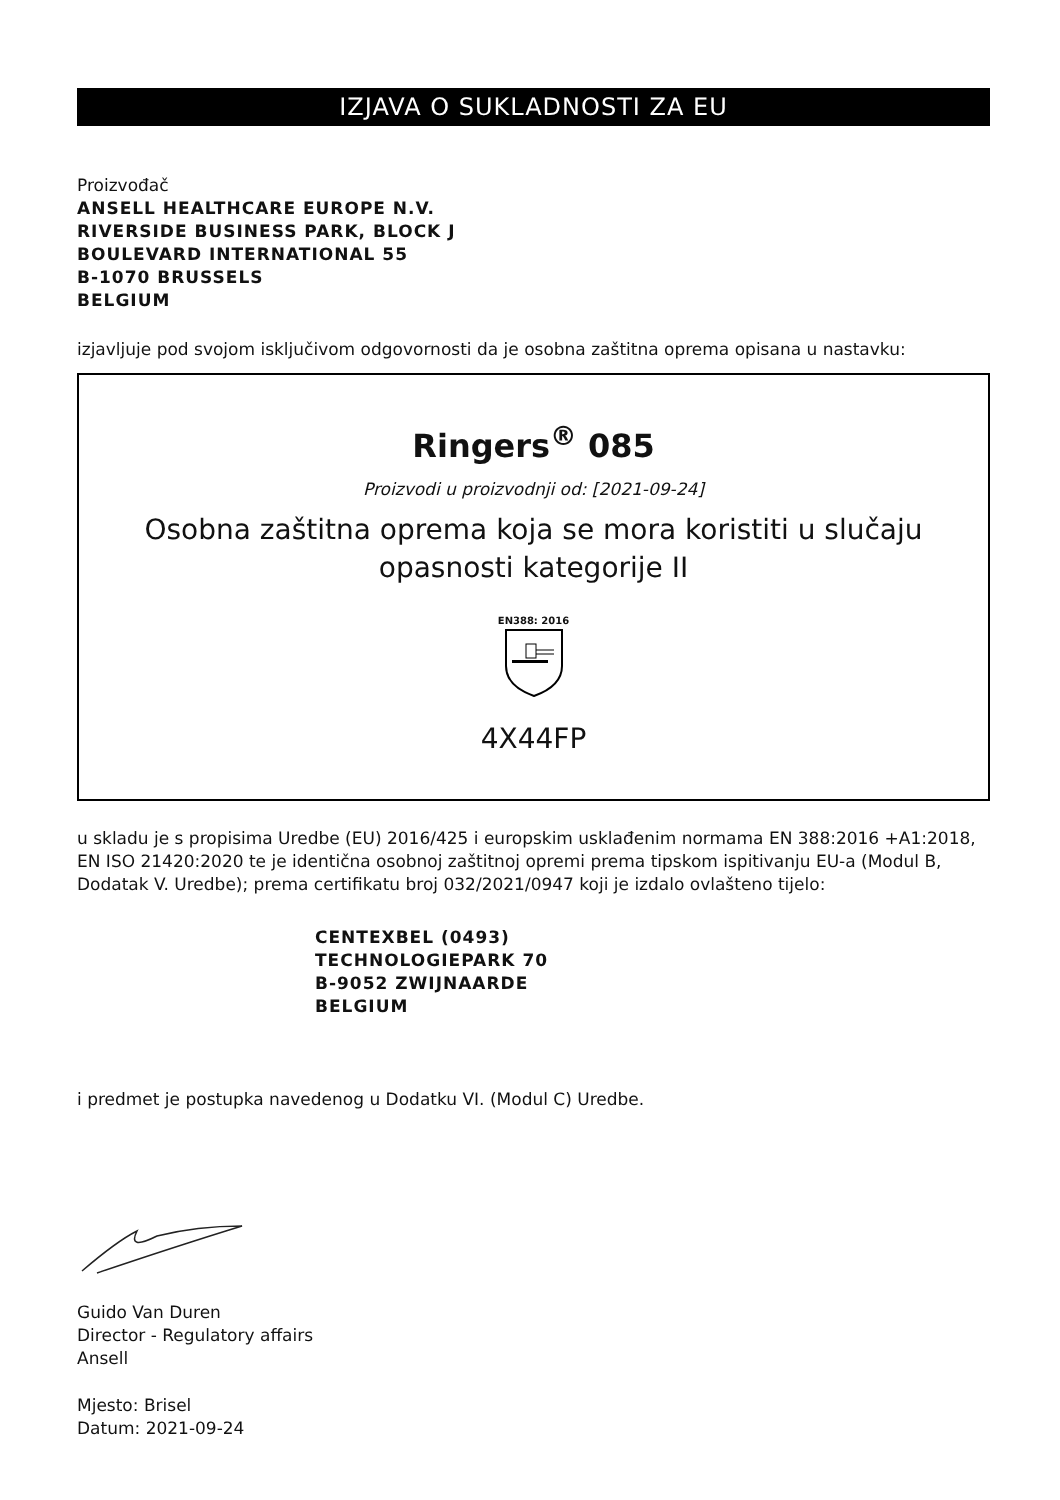IZJAVA O SUKLADNOSTI ZA EU
Proizvođač
ANSELL HEALTHCARE EUROPE N.V.
RIVERSIDE BUSINESS PARK, BLOCK J
BOULEVARD INTERNATIONAL 55
B-1070 BRUSSELS
BELGIUM
izjavljuje pod svojom isključivom odgovornosti da je osobna zaštitna oprema opisana u nastavku:
Ringers<sup>®</sup> 085
Proizvodi u proizvodnji od: [2021-09-24]
Osobna zaštitna oprema koja se mora koristiti u slučaju
opasnosti kategorije II
EN388: 2016
4X44FP
u skladu je s propisima Uredbe (EU) 2016/425 i europskim usklađenim normama EN 388:2016 +A1:2018, EN ISO 21420:2020 te je identična osobnoj zaštitnoj opremi prema tipskom ispitivanju EU-a (Modul B, Dodatak V. Uredbe); prema certifikatu broj 032/2021/0947 koji je izdalo ovlašteno tijelo:
CENTEXBEL (0493)
TECHNOLOGIEPARK 70
B-9052 ZWIJNAARDE
BELGIUM
i predmet je postupka navedenog u Dodatku VI. (Modul C) Uredbe.
Guido Van Duren
Director - Regulatory affairs
Ansell
Mjesto: Brisel
Datum: 2021-09-24